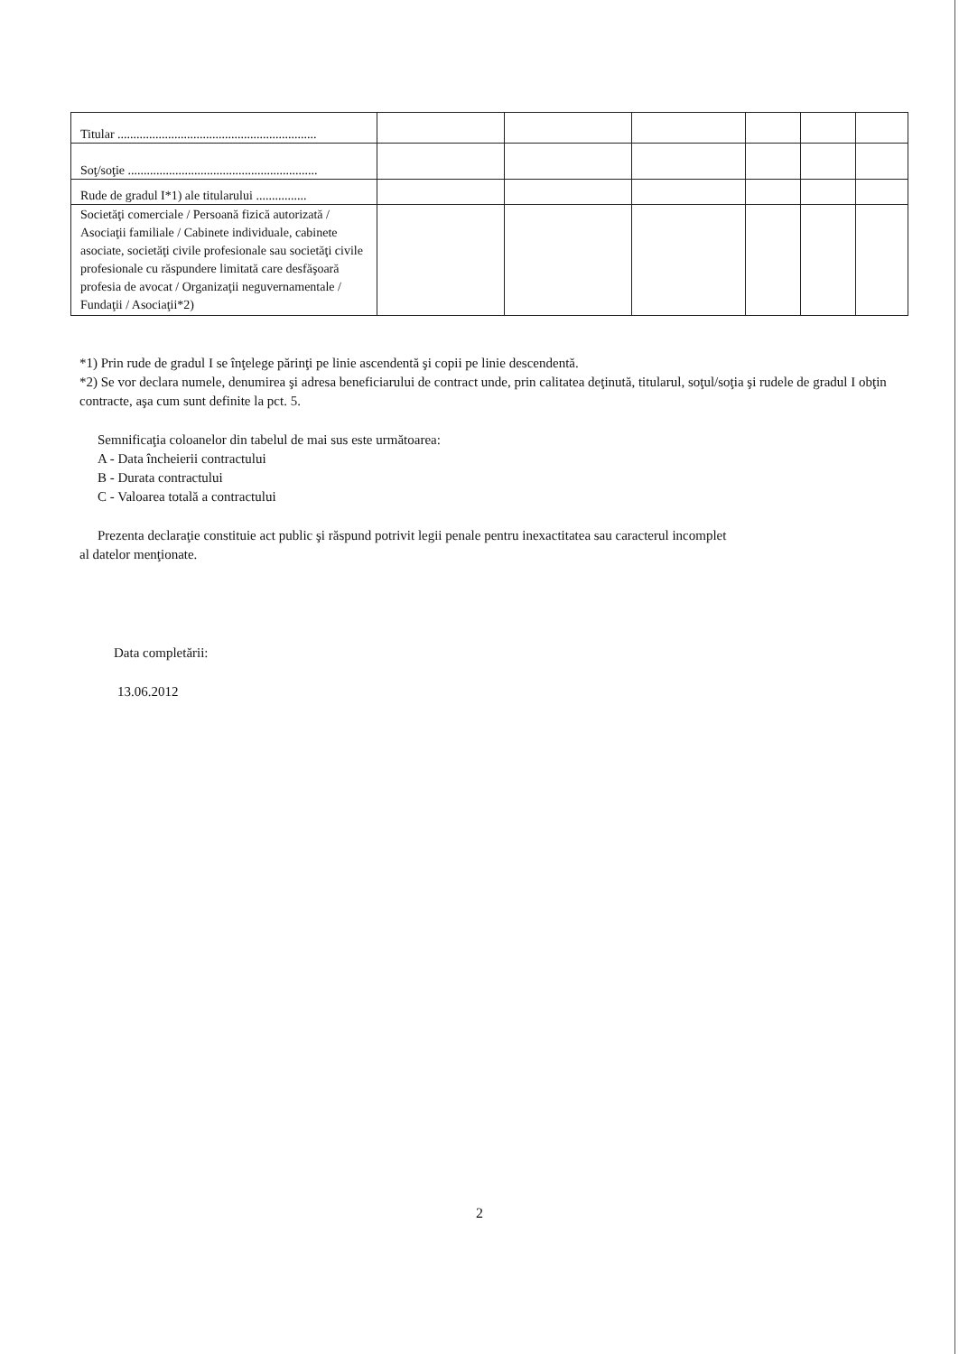| Titular ............................................................... | | | | | | |
| Soţ/soţie ............................................................ | | | | | | |
| Rude de gradul I*1) ale titularului ................ | | | | | | |
| Societăţi comerciale / Persoană fizică autorizată / Asociaţii familiale / Cabinete individuale, cabinete asociate, societăţi civile profesionale sau societăţi civile profesionale cu răspundere limitată care desfăşoară profesia de avocat / Organizaţii neguvernamentale / Fundaţii / Asociaţii*2) | | | | | | |
*1) Prin rude de gradul I se înţelege părinţi pe linie ascendentă şi copii pe linie descendentă.
*2) Se vor declara numele, denumirea şi adresa beneficiarului de contract unde, prin calitatea deţinută, titularul, soţul/soţia şi rudele de gradul I obţin contracte, aşa cum sunt definite la pct. 5.
Semnificaţia coloanelor din tabelul de mai sus este următoarea:
A - Data încheierii contractului
B - Durata contractului
C - Valoarea totală a contractului
Prezenta declaraţie constituie act public şi răspund potrivit legii penale pentru inexactitatea sau caracterul incomplet
al datelor menţionate.
Data completării:
13.06.2012
2